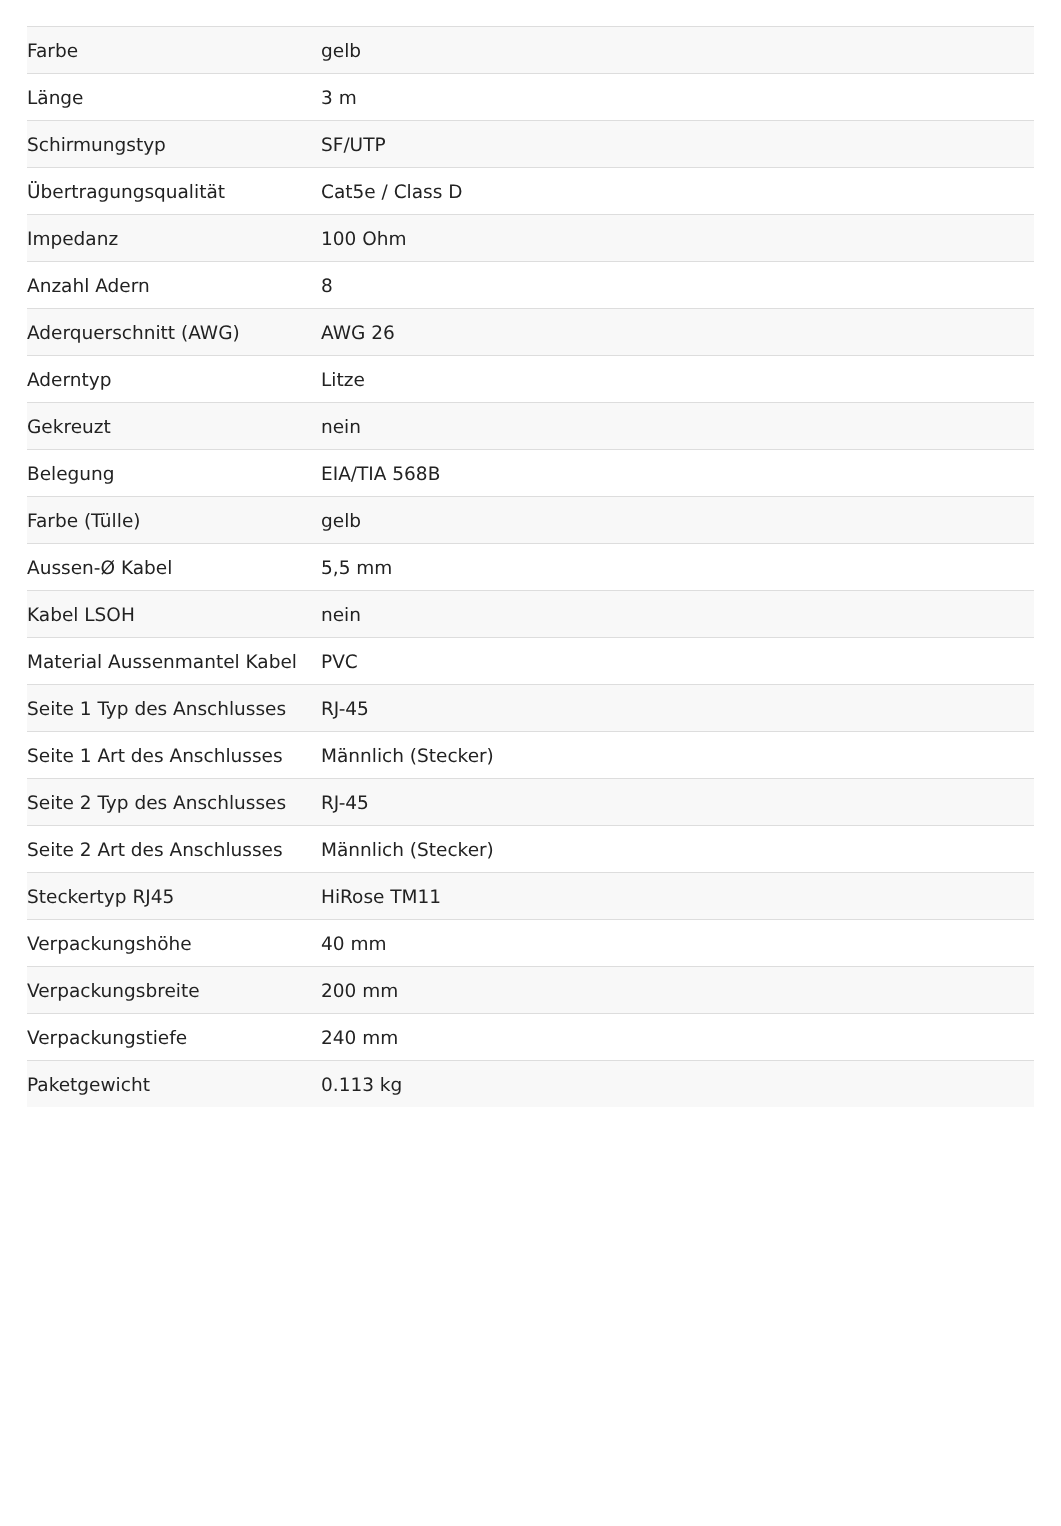| Farbe | gelb |
| Länge | 3 m |
| Schirmungstyp | SF/UTP |
| Übertragungsqualität | Cat5e / Class D |
| Impedanz | 100 Ohm |
| Anzahl Adern | 8 |
| Aderquerschnitt (AWG) | AWG 26 |
| Aderntyp | Litze |
| Gekreuzt | nein |
| Belegung | EIA/TIA 568B |
| Farbe (Tülle) | gelb |
| Aussen-Ø Kabel | 5,5 mm |
| Kabel LSOH | nein |
| Material Aussenmantel Kabel | PVC |
| Seite 1 Typ des Anschlusses | RJ-45 |
| Seite 1 Art des Anschlusses | Männlich (Stecker) |
| Seite 2 Typ des Anschlusses | RJ-45 |
| Seite 2 Art des Anschlusses | Männlich (Stecker) |
| Steckertyp RJ45 | HiRose TM11 |
| Verpackungshöhe | 40 mm |
| Verpackungsbreite | 200 mm |
| Verpackungstiefe | 240 mm |
| Paketgewicht | 0.113 kg |